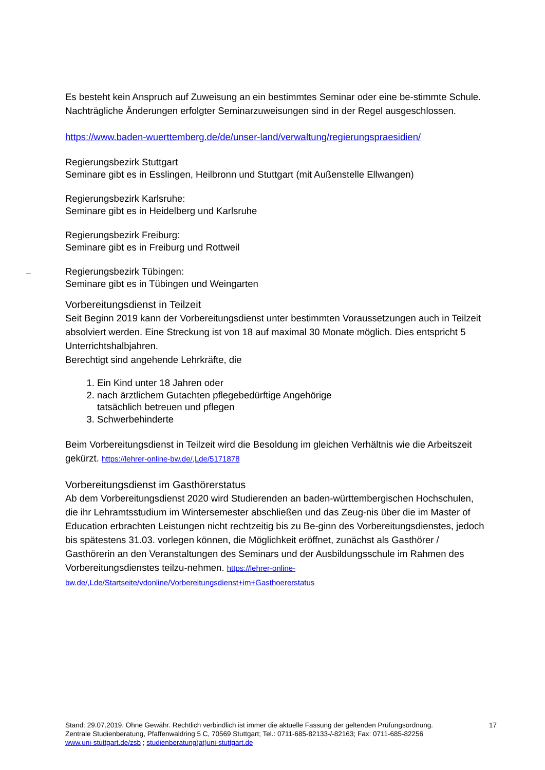Es besteht kein Anspruch auf Zuweisung an ein bestimmtes Seminar oder eine be-stimmte Schule. Nachträgliche Änderungen erfolgter Seminarzuweisungen sind in der Regel ausgeschlossen.
https://www.baden-wuerttemberg.de/de/unser-land/verwaltung/regierungspraesidien/
Regierungsbezirk Stuttgart
Seminare gibt es in Esslingen, Heilbronn und Stuttgart (mit Außenstelle Ellwangen)
Regierungsbezirk Karlsruhe:
Seminare gibt es in Heidelberg und Karlsruhe
Regierungsbezirk Freiburg:
Seminare gibt es in Freiburg und Rottweil
Regierungsbezirk Tübingen:
Seminare gibt es in Tübingen und Weingarten
Vorbereitungsdienst in Teilzeit
Seit Beginn 2019 kann der Vorbereitungsdienst unter bestimmten Voraussetzungen auch in Teilzeit absolviert werden. Eine Streckung ist von 18 auf maximal 30 Monate möglich. Dies entspricht 5 Unterrichtshalbjahren.
Berechtigt sind angehende Lehrkräfte, die
1. Ein Kind unter 18 Jahren oder
2. nach ärztlichem Gutachten pflegebedürftige Angehörige
tatsächlich betreuen und pflegen
3. Schwerbehinderte
Beim Vorbereitungsdienst in Teilzeit wird die Besoldung im gleichen Verhältnis wie die Arbeitszeit gekürzt. https://lehrer-online-bw.de/,Lde/5171878
Vorbereitungsdienst im Gasthörerstatus
Ab dem Vorbereitungsdienst 2020 wird Studierenden an baden-württembergischen Hochschulen, die ihr Lehramtsstudium im Wintersemester abschließen und das Zeug-nis über die im Master of Education erbrachten Leistungen nicht rechtzeitig bis zu Be-ginn des Vorbereitungsdienstes, jedoch bis spätestens 31.03. vorlegen können, die Möglichkeit eröffnet, zunächst als Gasthörer / Gasthörerin an den Veranstaltungen des Seminars und der Ausbildungsschule im Rahmen des Vorbereitungsdienstes teilzu-nehmen. https://lehrer-online-bw.de/,Lde/Startseite/vdonline/Vorbereitungsdienst+im+Gasthoererstatus
17 Stand: 29.07.2019. Ohne Gewähr. Rechtlich verbindlich ist immer die aktuelle Fassung der geltenden Prüfungsordnung.
Zentrale Studienberatung, Pfaffenwaldring 5 C, 70569 Stuttgart; Tel.: 0711-685-82133-/-82163; Fax: 0711-685-82256
www.uni-stuttgart.de/zsb ; studienberatung(at)uni-stuttgart.de